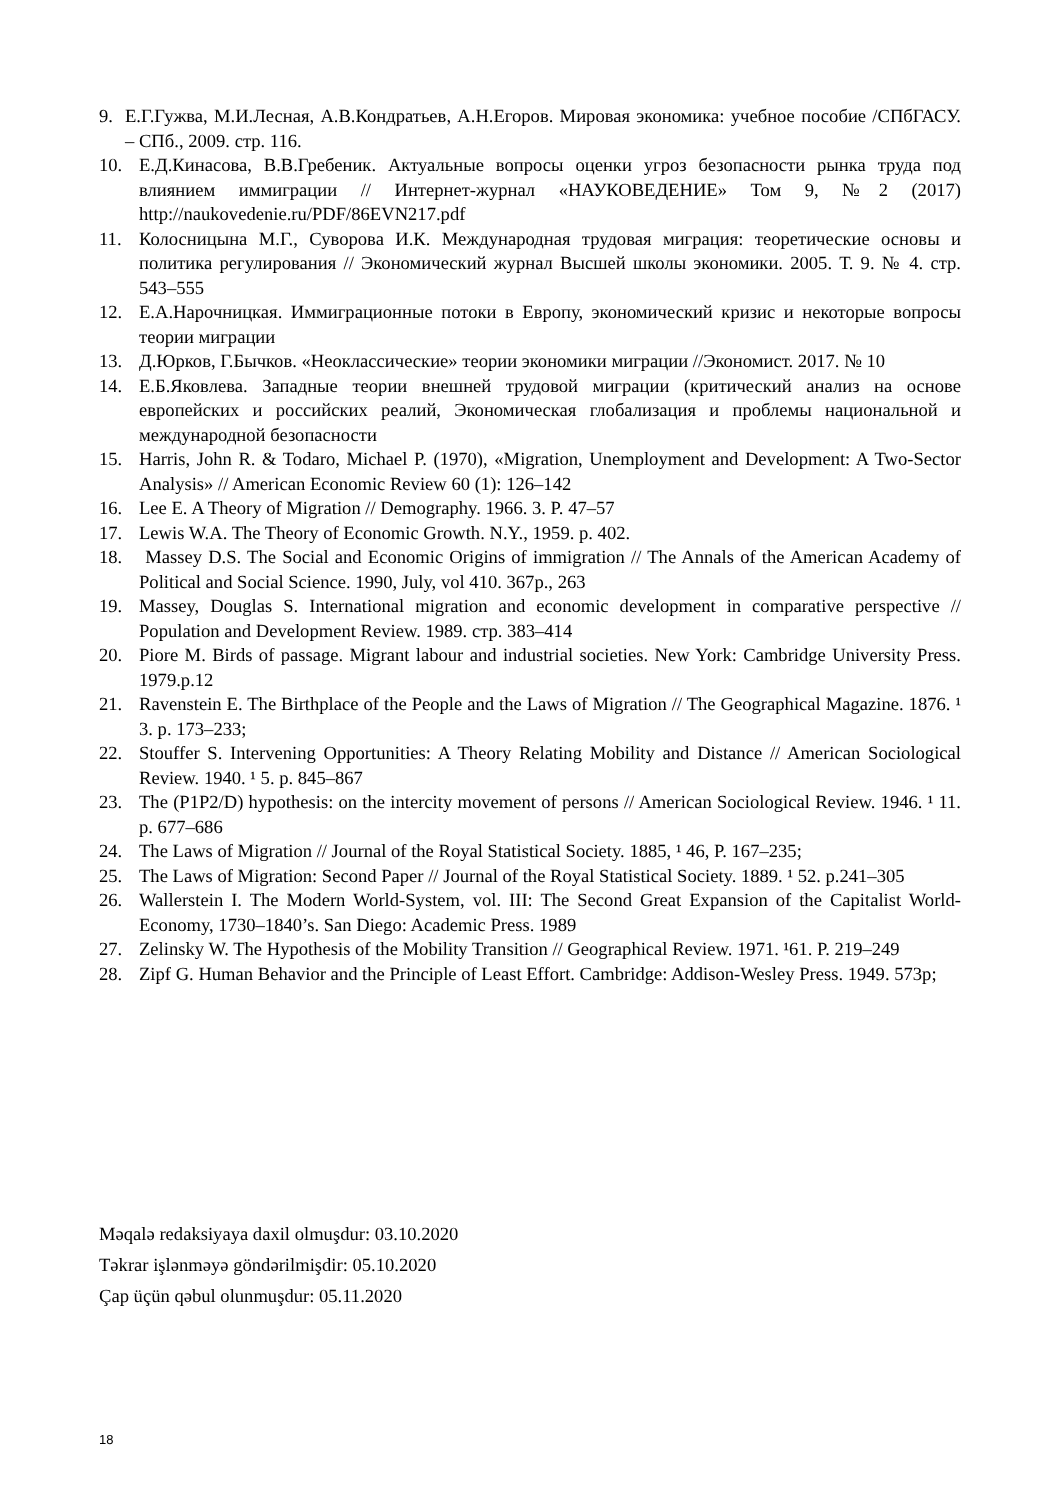9. Е.Г.Гужва, М.И.Лесная, А.В.Кондратьев, А.Н.Егоров. Мировая экономика: учебное пособие /СПбГАСУ. – СПб., 2009. стр. 116.
10. Е.Д.Кинасова, В.В.Гребеник. Актуальные вопросы оценки угроз безопасности рынка труда под влиянием иммиграции // Интернет-журнал «НАУКОВЕДЕНИЕ» Том 9, №2 (2017) http://naukovedenie.ru/PDF/86EVN217.pdf
11. Колосницына М.Г., Суворова И.К. Международная трудовая миграция: теоретические основы и политика регулирования // Экономический журнал Высшей школы экономики. 2005. Т. 9. № 4. стр. 543–555
12. Е.А.Нарочницкая. Иммиграционные потоки в Европу, экономический кризис и некоторые вопросы теории миграции
13. Д.Юрков, Г.Бычков. «Неоклассические» теории экономики миграции //Экономист. 2017. № 10
14. Е.Б.Яковлева. Западные теории внешней трудовой миграции (критический анализ на основе европейских и российских реалий, Экономическая глобализация и проблемы национальной и международной безопасности
15. Harris, John R. & Todaro, Michael P. (1970), «Migration, Unemployment and Development: A Two-Sector Analysis» // American Economic Review 60 (1): 126–142
16. Lee E. A Theory of Migration // Demography. 1966. 3. P. 47–57
17. Lewis W.A. The Theory of Economic Growth. N.Y., 1959. p. 402.
18. Massey D.S. The Social and Economic Origins of immigration // The Annals of the American Academy of Political and Social Science. 1990, July, vol 410. 367p., 263
19. Massey, Douglas S. International migration and economic development in comparative perspective // Population and Development Review. 1989. стр. 383–414
20. Piore M. Birds of passage. Migrant labour and industrial societies. New York: Cambridge University Press. 1979.p.12
21. Ravenstein E. The Birthplace of the People and the Laws of Migration // The Geographical Magazine. 1876. ¹ 3. p. 173–233;
22. Stouffer S. Intervening Opportunities: A Theory Relating Mobility and Distance // American Sociological Review. 1940. ¹ 5. p. 845–867
23. The (P1P2/D) hypothesis: on the intercity movement of persons // American Sociological Review. 1946. ¹ 11. p. 677–686
24. The Laws of Migration // Journal of the Royal Statistical Society. 1885, ¹ 46, P. 167–235;
25. The Laws of Migration: Second Paper // Journal of the Royal Statistical Society. 1889. ¹ 52. p.241–305
26. Wallerstein I. The Modern World-System, vol. III: The Second Great Expansion of the Capitalist World-Economy, 1730–1840’s. San Diego: Academic Press. 1989
27. Zelinsky W. The Hypothesis of the Mobility Transition // Geographical Review. 1971. ¹61. P. 219–249
28. Zipf G. Human Behavior and the Principle of Least Effort. Cambridge: Addison-Wesley Press. 1949. 573p;
Məqalə redaksiyaya daxil olmuşdur: 03.10.2020
Təkrar işlənməyə göndərilmişdir: 05.10.2020
Çap üçün qəbul olunmuşdur: 05.11.2020
18